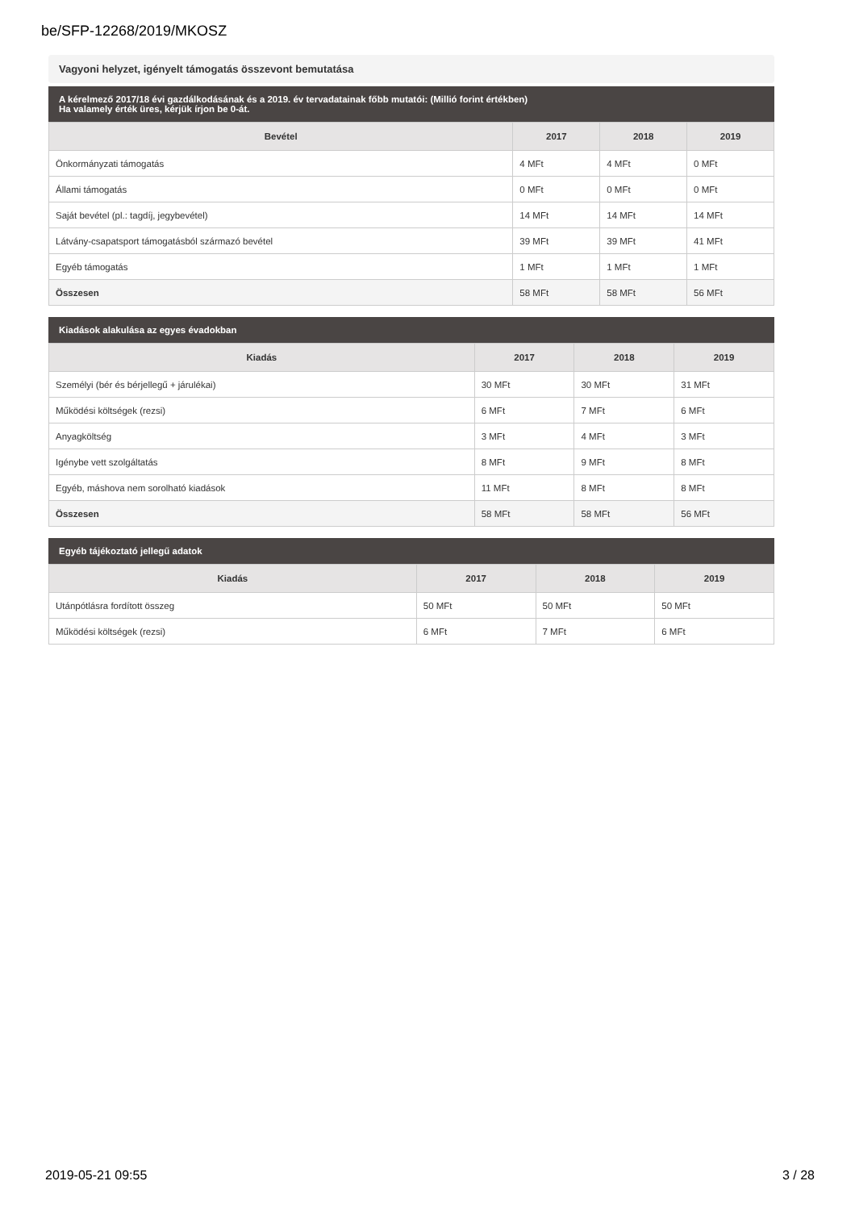be/SFP-12268/2019/MKOSZ
Vagyoni helyzet, igényelt támogatás összevont bemutatása
A kérelmező 2017/18 évi gazdálkodásának és a 2019. év tervadatainak főbb mutatói: (Millió forint értékben)
Ha valamely érték üres, kérjük írjon be 0-át.
| Bevétel | 2017 | 2018 | 2019 |
| --- | --- | --- | --- |
| Önkormányzati támogatás | 4 MFt | 4 MFt | 0 MFt |
| Állami támogatás | 0 MFt | 0 MFt | 0 MFt |
| Saját bevétel (pl.: tagdíj, jegybevétel) | 14 MFt | 14 MFt | 14 MFt |
| Látvány-csapatsport támogatásból származó bevétel | 39 MFt | 39 MFt | 41 MFt |
| Egyéb támogatás | 1 MFt | 1 MFt | 1 MFt |
| Összesen | 58 MFt | 58 MFt | 56 MFt |
Kiadások alakulása az egyes évadokban
| Kiadás | 2017 | 2018 | 2019 |
| --- | --- | --- | --- |
| Személyi (bér és bérjellegű + járulékai) | 30 MFt | 30 MFt | 31 MFt |
| Működési költségek (rezsi) | 6 MFt | 7 MFt | 6 MFt |
| Anyagköltség | 3 MFt | 4 MFt | 3 MFt |
| Igénybe vett szolgáltatás | 8 MFt | 9 MFt | 8 MFt |
| Egyéb, máshova nem sorolható kiadások | 11 MFt | 8 MFt | 8 MFt |
| Összesen | 58 MFt | 58 MFt | 56 MFt |
Egyéb tájékoztató jellegű adatok
| Kiadás | 2017 | 2018 | 2019 |
| --- | --- | --- | --- |
| Utánpótlásra fordított összeg | 50 MFt | 50 MFt | 50 MFt |
| Működési költségek (rezsi) | 6 MFt | 7 MFt | 6 MFt |
2019-05-21 09:55 3 / 28